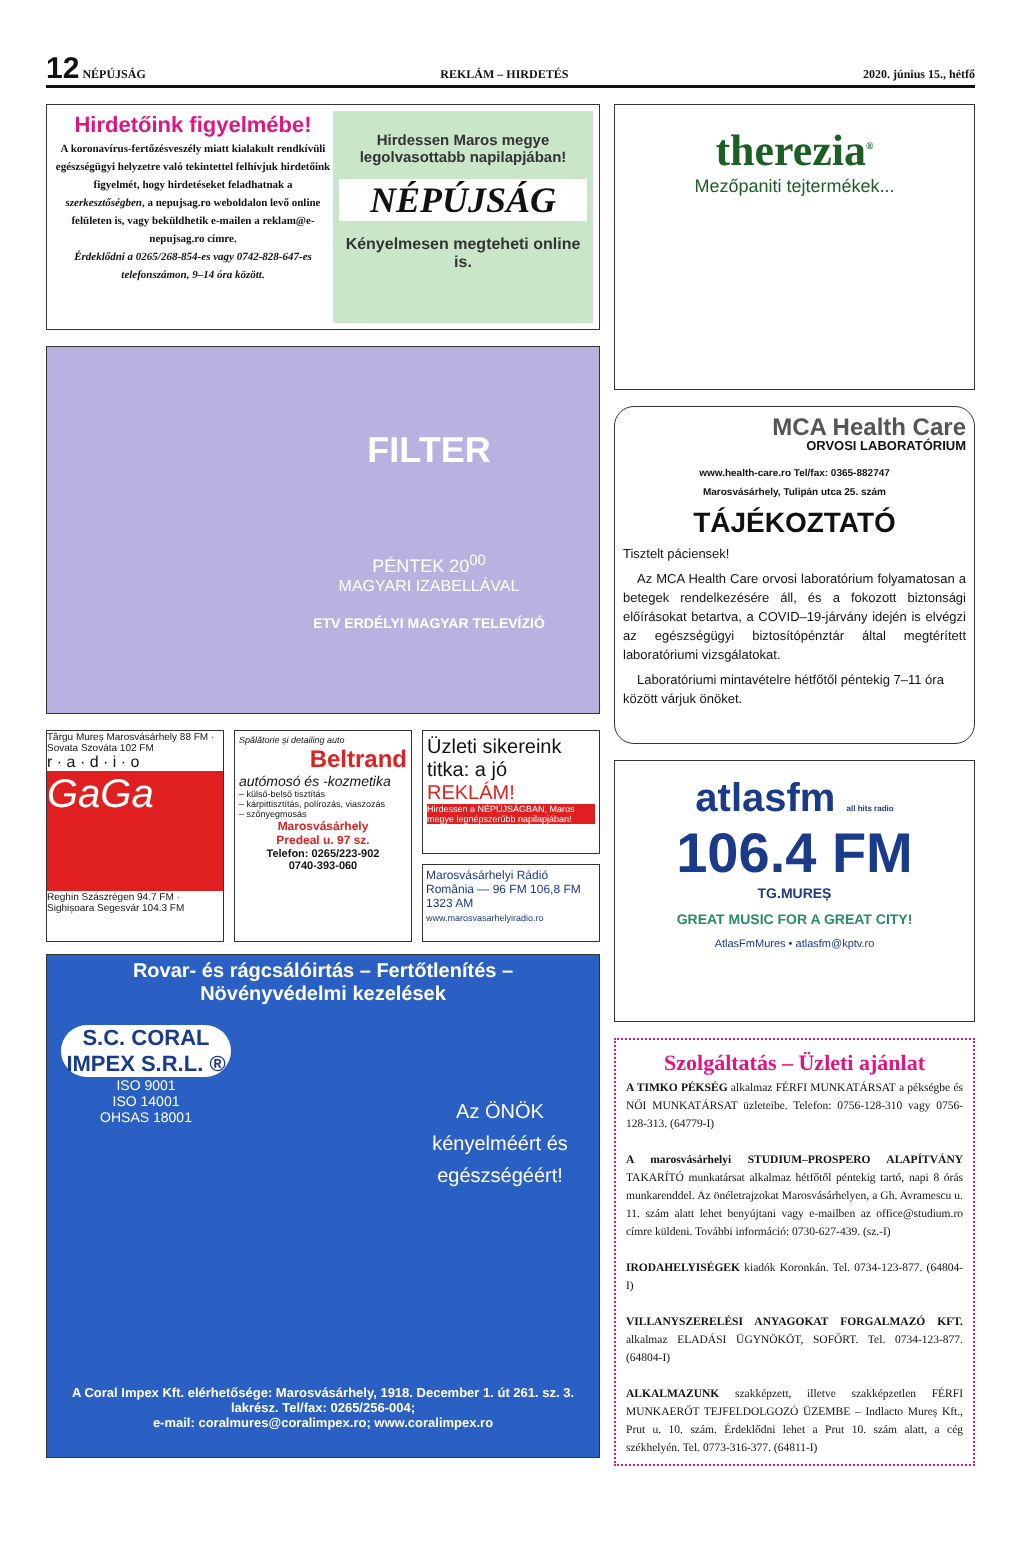12 NÉPÚJSÁG REKLÁM – HIRDETÉS 2020. június 15., hétfő
Hirdetőink figyelmébe!
A koronavírus-fertőzésveszély miatt kialakult rendkívüli egészségügyi helyzetre való tekintettel felhívjuk hirdetőink figyelmét, hogy hirdetéseket feladhatnak a szerkesztőségben, a nepujsag.ro weboldalon levő online felületen is, vagy beküldhetik e-mailen a reklam@e-nepujsag.ro címre.
Érdeklődni a 0265/268-854-es vagy 0742-828-647-es telefonszámon, 9–14 óra között.
Hirdessen Maros megye legolvasottabb napilapjában!
NÉPÚJSÁG
Kényelmesen megteheti online is.
FILTER
PÉNTEK 20<sup>00</sup>
MAGYARI IZABELLÁVAL
ETV ERDÉLYI MAGYAR TELEVÍZIÓ
Târgu Mureș Marosvásárhely 88 FM · Sovata Szováta 102 FM
r · a · d · i · o
GaGa
Reghin Szászrégen 94.7 FM · Sighișoara Segesvár 104.3 FM
Spălătorie și detailing auto
Beltrand
autómosó és -kozmetika
– külső-belső tisztítás
– kárpittisztítás, polírozás, viaszozás
– szőnyegmosás
Marosvásárhely
Predeal u. 97 sz.
Telefon: 0265/223-902
0740-393-060
Üzleti sikereink titka: a jó REKLÁM!
Hirdessen a NÉPÚJSÁGBAN, Maros megye legnépszerűbb napilapjában!
Marosvásárhelyi Rádió România — 96 FM 106,8 FM 1323 AM
www.marosvasarhelyiradio.ro
Rovar- és rágcsálóirtás – Fertőtlenítés –
Növényvédelmi kezelések
S.C. CORAL IMPEX S.R.L. ®
ISO 9001
ISO 14001
OHSAS 18001
Az ÖNÖK kényelméért és egészségéért!
A Coral Impex Kft. elérhetősége: Marosvásárhely, 1918. December 1. út 261. sz. 3. lakrész. Tel/fax: 0265/256-004;
e-mail: coralmures@coralimpex.ro; www.coralimpex.ro
therezia<sup>®</sup>
Mezőpaniti tejtermékek...
MCA Health Care
ORVOSI LABORATÓRIUM
www.health-care.ro Tel/fax: 0365-882747
Marosvásárhely, Tulipán utca 25. szám
TÁJÉKOZTATÓ
Tisztelt páciensek!
Az MCA Health Care orvosi laboratórium folyamatosan a betegek rendelkezésére áll, és a fokozott biztonsági előírásokat betartva, a COVID–19-járvány idején is elvégzi az egészségügyi biztosítópénztár által megtérített laboratóriumi vizsgálatokat.
Laboratóriumi mintavételre hétfőtől péntekig 7–11 óra között várjuk önöket.
atlasfm all hits radio
106.4 FM
TG.MUREȘ
GREAT MUSIC FOR A GREAT CITY!
AtlasFmMures • atlasfm@kptv.ro
Szolgáltatás – Üzleti ajánlat
A TIMKO PÉKSÉG alkalmaz FÉRFI MUNKATÁRSAT a pékségbe és NŐI MUNKATÁRSAT üzleteibe. Telefon: 0756-128-310 vagy 0756-128-313. (64779-I)
A marosvásárhelyi STUDIUM–PROSPERO ALAPÍTVÁNY TAKARÍTÓ munkatársat alkalmaz hétfőtől péntekig tartó, napi 8 órás munkarenddel. Az önéletrajzokat Marosvásárhelyen, a Gh. Avramescu u. 11. szám alatt lehet benyújtani vagy e-mailben az office@studium.ro címre küldeni. További információ: 0730-627-439. (sz.-I)
IRODAHELYISÉGEK kiadók Koronkán. Tel. 0734-123-877. (64804-I)
VILLANYSZERELÉSI ANYAGOKAT FORGALMAZÓ KFT. alkalmaz ELADÁSI ÜGYNÖKÖT, SOFŐRT. Tel. 0734-123-877. (64804-I)
ALKALMAZUNK szakképzett, illetve szakképzetlen FÉRFI MUNKAERŐT TEJFELDOLGOZÓ ÜZEMBE – Indlacto Mureș Kft., Prut u. 10. szám. Érdeklődni lehet a Prut 10. szám alatt, a cég székhelyén. Tel. 0773-316-377. (64811-I)